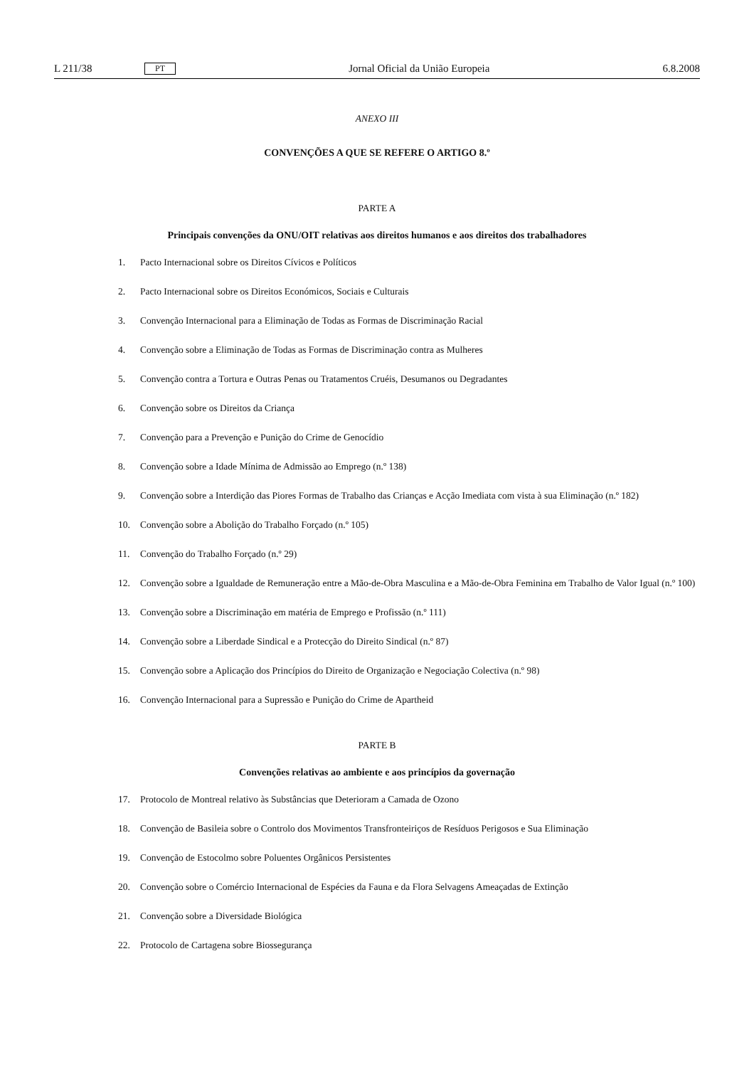L 211/38 PT Jornal Oficial da União Europeia 6.8.2008
ANEXO III
CONVENÇÕES A QUE SE REFERE O ARTIGO 8.º
PARTE A
Principais convenções da ONU/OIT relativas aos direitos humanos e aos direitos dos trabalhadores
1. Pacto Internacional sobre os Direitos Cívicos e Políticos
2. Pacto Internacional sobre os Direitos Económicos, Sociais e Culturais
3. Convenção Internacional para a Eliminação de Todas as Formas de Discriminação Racial
4. Convenção sobre a Eliminação de Todas as Formas de Discriminação contra as Mulheres
5. Convenção contra a Tortura e Outras Penas ou Tratamentos Cruéis, Desumanos ou Degradantes
6. Convenção sobre os Direitos da Criança
7. Convenção para a Prevenção e Punição do Crime de Genocídio
8. Convenção sobre a Idade Mínima de Admissão ao Emprego (n.º 138)
9. Convenção sobre a Interdição das Piores Formas de Trabalho das Crianças e Acção Imediata com vista à sua Eliminação (n.º 182)
10. Convenção sobre a Abolição do Trabalho Forçado (n.º 105)
11. Convenção do Trabalho Forçado (n.º 29)
12. Convenção sobre a Igualdade de Remuneração entre a Mão-de-Obra Masculina e a Mão-de-Obra Feminina em Trabalho de Valor Igual (n.º 100)
13. Convenção sobre a Discriminação em matéria de Emprego e Profissão (n.º 111)
14. Convenção sobre a Liberdade Sindical e a Protecção do Direito Sindical (n.º 87)
15. Convenção sobre a Aplicação dos Princípios do Direito de Organização e Negociação Colectiva (n.º 98)
16. Convenção Internacional para a Supressão e Punição do Crime de Apartheid
PARTE B
Convenções relativas ao ambiente e aos princípios da governação
17. Protocolo de Montreal relativo às Substâncias que Deterioram a Camada de Ozono
18. Convenção de Basileia sobre o Controlo dos Movimentos Transfronteiriços de Resíduos Perigosos e Sua Eliminação
19. Convenção de Estocolmo sobre Poluentes Orgânicos Persistentes
20. Convenção sobre o Comércio Internacional de Espécies da Fauna e da Flora Selvagens Ameaçadas de Extinção
21. Convenção sobre a Diversidade Biológica
22. Protocolo de Cartagena sobre Biossegurança